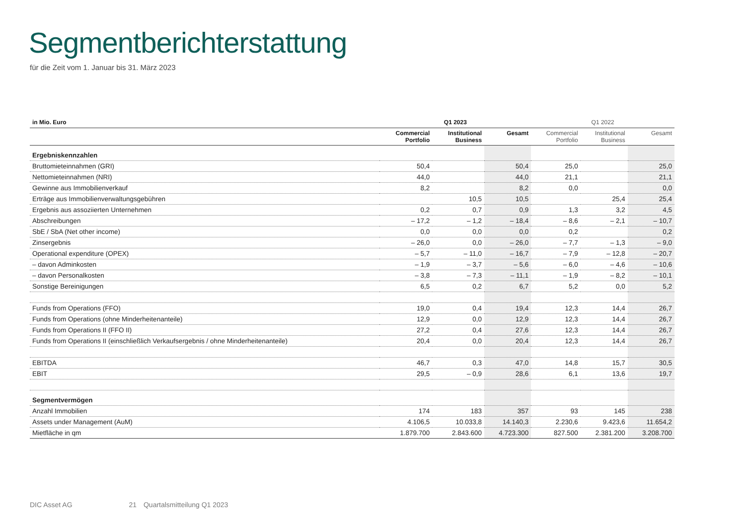Segmentberichterstattung
für die Zeit vom 1. Januar bis 31. März 2023
| in Mio. Euro | Q1 2023 | | | Q1 2022 | | |
| --- | --- | --- | --- | --- | --- | --- |
| | Commercial Portfolio | Institutional Business | Gesamt | Commercial Portfolio | Institutional Business | Gesamt |
| Ergebniskennzahlen | | | | | | |
| Bruttomieteinnahmen (GRI) | 50,4 | | 50,4 | 25,0 | | 25,0 |
| Nettomieteinnahmen (NRI) | 44,0 | | 44,0 | 21,1 | | 21,1 |
| Gewinne aus Immobilienverkauf | 8,2 | | 8,2 | 0,0 | | 0,0 |
| Erträge aus Immobilienverwaltungsgebühren | | 10,5 | 10,5 | | 25,4 | 25,4 |
| Ergebnis aus assoziierten Unternehmen | 0,2 | 0,7 | 0,9 | 1,3 | 3,2 | 4,5 |
| Abschreibungen | – 17,2 | – 1,2 | – 18,4 | – 8,6 | – 2,1 | – 10,7 |
| SbE / SbA (Net other income) | 0,0 | 0,0 | 0,0 | 0,2 | | 0,2 |
| Zinsergebnis | – 26,0 | 0,0 | – 26,0 | – 7,7 | – 1,3 | – 9,0 |
| Operational expenditure (OPEX) | – 5,7 | – 11,0 | – 16,7 | – 7,9 | – 12,8 | – 20,7 |
| – davon Adminkosten | – 1,9 | – 3,7 | – 5,6 | – 6,0 | – 4,6 | – 10,6 |
| – davon Personalkosten | – 3,8 | – 7,3 | – 11,1 | – 1,9 | – 8,2 | – 10,1 |
| Sonstige Bereinigungen | 6,5 | 0,2 | 6,7 | 5,2 | 0,0 | 5,2 |
| Funds from Operations (FFO) | 19,0 | 0,4 | 19,4 | 12,3 | 14,4 | 26,7 |
| Funds from Operations (ohne Minderheitenanteile) | 12,9 | 0,0 | 12,9 | 12,3 | 14,4 | 26,7 |
| Funds from Operations II (FFO II) | 27,2 | 0,4 | 27,6 | 12,3 | 14,4 | 26,7 |
| Funds from Operations II (einschließlich Verkaufsergebnis / ohne Minderheitenanteile) | 20,4 | 0,0 | 20,4 | 12,3 | 14,4 | 26,7 |
| EBITDA | 46,7 | 0,3 | 47,0 | 14,8 | 15,7 | 30,5 |
| EBIT | 29,5 | – 0,9 | 28,6 | 6,1 | 13,6 | 19,7 |
| Segmentvermögen | | | | | | |
| Anzahl Immobilien | 174 | 183 | 357 | 93 | 145 | 238 |
| Assets under Management (AuM) | 4.106,5 | 10.033,8 | 14.140,3 | 2.230,6 | 9.423,6 | 11.654,2 |
| Mietfläche in qm | 1.879.700 | 2.843.600 | 4.723.300 | 827.500 | 2.381.200 | 3.208.700 |
DIC Asset AG 21 Quartalsmitteilung Q1 2023